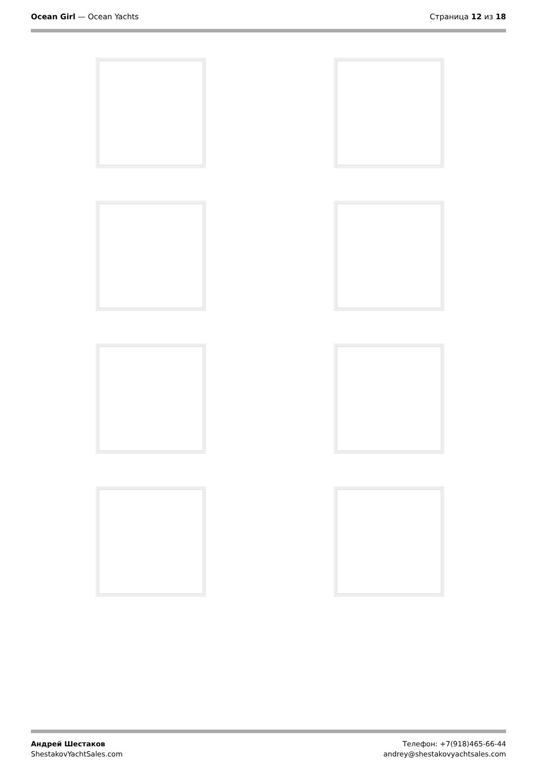Ocean Girl — Ocean Yachts Страница 12 из 18
Андрей Шестаков
ShestakovYachtSales.com
Телефон: +7(918)465-66-44
andrey@shestakovyachtsales.com